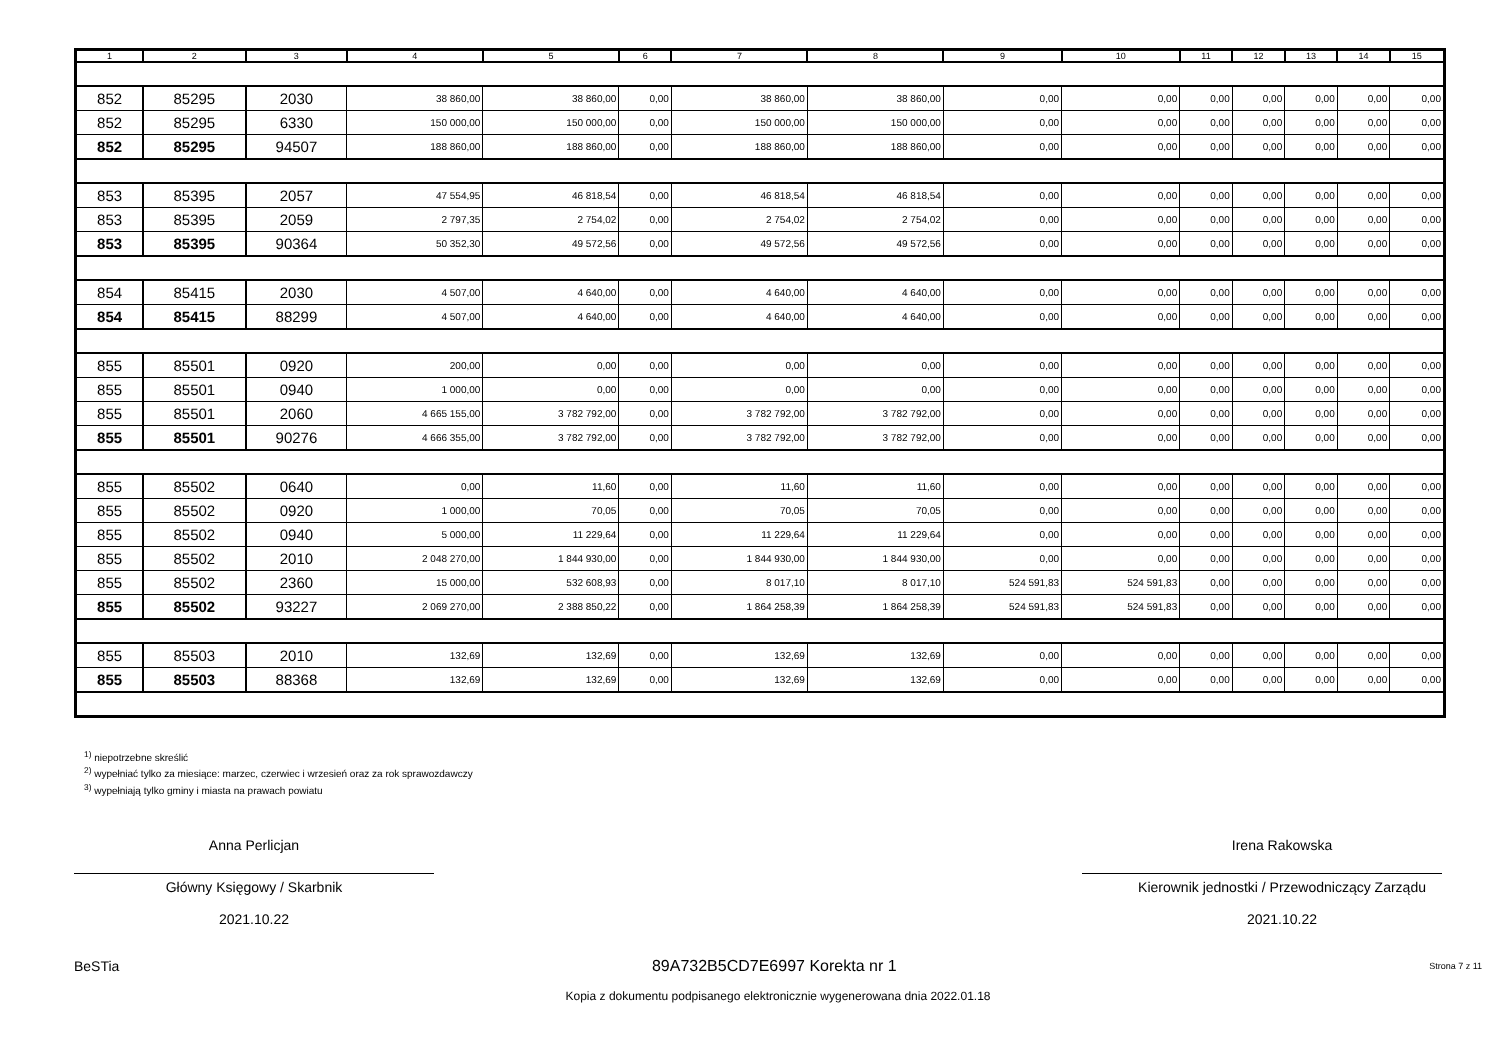| 1 | 2 | 3 | 4 | 5 | 6 | 7 | 8 | 9 | 10 | 11 | 12 | 13 | 14 | 15 |
| --- | --- | --- | --- | --- | --- | --- | --- | --- | --- | --- | --- | --- | --- | --- |
| 852 | 85295 | 2030 | 38 860,00 | 38 860,00 | 0,00 | 38 860,00 | 38 860,00 | 0,00 | 0,00 | 0,00 | 0,00 | 0,00 | 0,00 | 0,00 |
| 852 | 85295 | 6330 | 150 000,00 | 150 000,00 | 0,00 | 150 000,00 | 150 000,00 | 0,00 | 0,00 | 0,00 | 0,00 | 0,00 | 0,00 | 0,00 |
| 852 | 85295 | 94507 | 188 860,00 | 188 860,00 | 0,00 | 188 860,00 | 188 860,00 | 0,00 | 0,00 | 0,00 | 0,00 | 0,00 | 0,00 | 0,00 |
| 853 | 85395 | 2057 | 47 554,95 | 46 818,54 | 0,00 | 46 818,54 | 46 818,54 | 0,00 | 0,00 | 0,00 | 0,00 | 0,00 | 0,00 | 0,00 |
| 853 | 85395 | 2059 | 2 797,35 | 2 754,02 | 0,00 | 2 754,02 | 2 754,02 | 0,00 | 0,00 | 0,00 | 0,00 | 0,00 | 0,00 | 0,00 |
| 853 | 85395 | 90364 | 50 352,30 | 49 572,56 | 0,00 | 49 572,56 | 49 572,56 | 0,00 | 0,00 | 0,00 | 0,00 | 0,00 | 0,00 | 0,00 |
| 854 | 85415 | 2030 | 4 507,00 | 4 640,00 | 0,00 | 4 640,00 | 4 640,00 | 0,00 | 0,00 | 0,00 | 0,00 | 0,00 | 0,00 | 0,00 |
| 854 | 85415 | 88299 | 4 507,00 | 4 640,00 | 0,00 | 4 640,00 | 4 640,00 | 0,00 | 0,00 | 0,00 | 0,00 | 0,00 | 0,00 | 0,00 |
| 855 | 85501 | 0920 | 200,00 | 0,00 | 0,00 | 0,00 | 0,00 | 0,00 | 0,00 | 0,00 | 0,00 | 0,00 | 0,00 | 0,00 |
| 855 | 85501 | 0940 | 1 000,00 | 0,00 | 0,00 | 0,00 | 0,00 | 0,00 | 0,00 | 0,00 | 0,00 | 0,00 | 0,00 | 0,00 |
| 855 | 85501 | 2060 | 4 665 155,00 | 3 782 792,00 | 0,00 | 3 782 792,00 | 3 782 792,00 | 0,00 | 0,00 | 0,00 | 0,00 | 0,00 | 0,00 | 0,00 |
| 855 | 85501 | 90276 | 4 666 355,00 | 3 782 792,00 | 0,00 | 3 782 792,00 | 3 782 792,00 | 0,00 | 0,00 | 0,00 | 0,00 | 0,00 | 0,00 | 0,00 |
| 855 | 85502 | 0640 | 0,00 | 11,60 | 0,00 | 11,60 | 11,60 | 0,00 | 0,00 | 0,00 | 0,00 | 0,00 | 0,00 | 0,00 |
| 855 | 85502 | 0920 | 1 000,00 | 70,05 | 0,00 | 70,05 | 70,05 | 0,00 | 0,00 | 0,00 | 0,00 | 0,00 | 0,00 | 0,00 |
| 855 | 85502 | 0940 | 5 000,00 | 11 229,64 | 0,00 | 11 229,64 | 11 229,64 | 0,00 | 0,00 | 0,00 | 0,00 | 0,00 | 0,00 | 0,00 |
| 855 | 85502 | 2010 | 2 048 270,00 | 1 844 930,00 | 0,00 | 1 844 930,00 | 1 844 930,00 | 0,00 | 0,00 | 0,00 | 0,00 | 0,00 | 0,00 | 0,00 |
| 855 | 85502 | 2360 | 15 000,00 | 532 608,93 | 0,00 | 8 017,10 | 8 017,10 | 524 591,83 | 524 591,83 | 0,00 | 0,00 | 0,00 | 0,00 | 0,00 |
| 855 | 85502 | 93227 | 2 069 270,00 | 2 388 850,22 | 0,00 | 1 864 258,39 | 1 864 258,39 | 524 591,83 | 524 591,83 | 0,00 | 0,00 | 0,00 | 0,00 | 0,00 |
| 855 | 85503 | 2010 | 132,69 | 132,69 | 0,00 | 132,69 | 132,69 | 0,00 | 0,00 | 0,00 | 0,00 | 0,00 | 0,00 | 0,00 |
| 855 | 85503 | 88368 | 132,69 | 132,69 | 0,00 | 132,69 | 132,69 | 0,00 | 0,00 | 0,00 | 0,00 | 0,00 | 0,00 | 0,00 |
<sup>1)</sup> niepotrzebne skreślić
<sup>2)</sup> wypełniać tylko za miesiące: marzec, czerwiec i wrzesień oraz za rok sprawozdawczy
<sup>3)</sup> wypełniają tylko gminy i miasta na prawach powiatu
Anna Perlicjan
Główny Księgowy / Skarbnik
2021.10.22
Irena Rakowska
Kierownik jednostki / Przewodniczący Zarządu
2021.10.22
BeSTia 89A732B5CD7E6997 Korekta nr 1 Strona 7 z 11
Kopia z dokumentu podpisanego elektronicznie wygenerowana dnia 2022.01.18